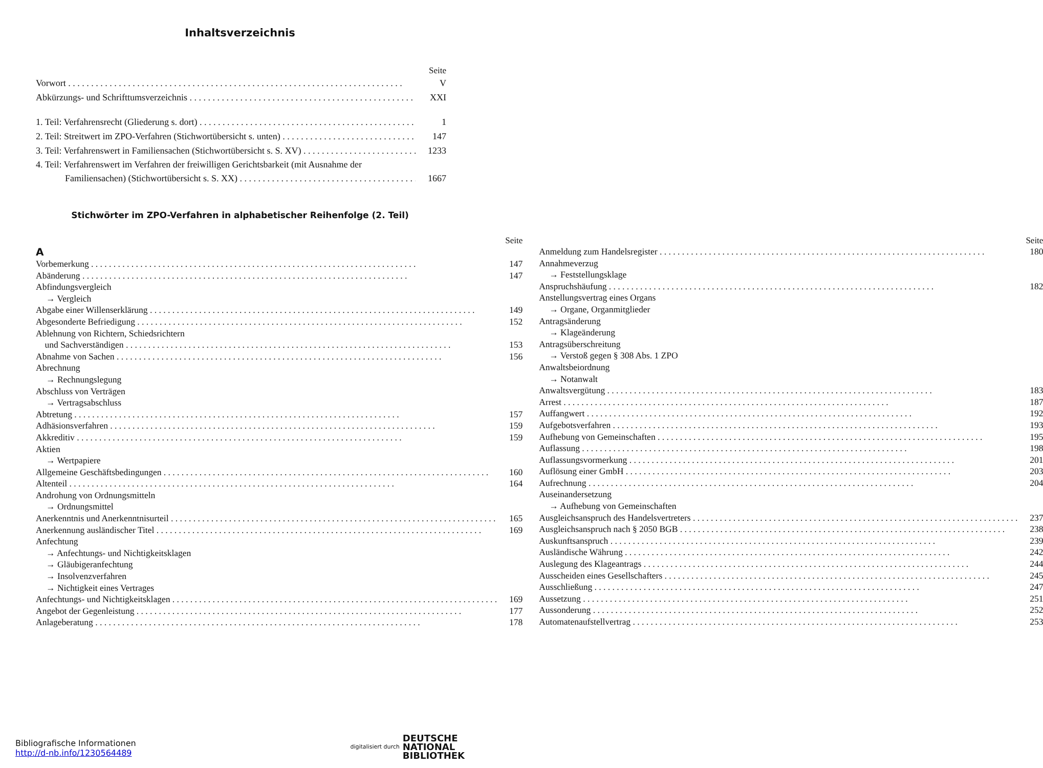Inhaltsverzeichnis
Seite
Vorwort V
Abkürzungs- und Schrifttumsverzeichnis XXI
1. Teil: Verfahrensrecht (Gliederung s. dort) 1
2. Teil: Streitwert im ZPO-Verfahren (Stichwortübersicht s. unten) 147
3. Teil: Verfahrenswert in Familiensachen (Stichwortübersicht s. S. XV) 1233
4. Teil: Verfahrenswert im Verfahren der freiwilligen Gerichtsbarkeit (mit Ausnahme der
Familiensachen) (Stichwortübersicht s. S. XX) 1667
Stichwörter im ZPO-Verfahren in alphabetischer Reihenfolge (2. Teil)
Seite
A
Vorbemerkung 147
Abänderung 147
Abfindungsvergleich
→ Vergleich
Abgabe einer Willenserklärung 149
Abgesonderte Befriedigung 152
Ablehnung von Richtern, Schiedsrichtern
und Sachverständigen 153
Abnahme von Sachen 156
Abrechnung
→ Rechnungslegung
Abschluss von Verträgen
→ Vertragsabschluss
Abtretung 157
Adhäsionsverfahren 159
Akkreditiv 159
Aktien
→ Wertpapiere
Allgemeine Geschäftsbedingungen 160
Altenteil 164
Androhung von Ordnungsmitteln
→ Ordnungsmittel
Anerkenntnis und Anerkenntnisurteil 165
Anerkennung ausländischer Titel 169
Anfechtung
→ Anfechtungs- und Nichtigkeitsklagen
→ Gläubigeranfechtung
→ Insolvenzverfahren
→ Nichtigkeit eines Vertrages
Anfechtungs- und Nichtigkeitsklagen 169
Angebot der Gegenleistung 177
Anlageberatung 178
Seite
Anmeldung zum Handelsregister 180
Annahmeverzug
→ Feststellungsklage
Anspruchshäufung 182
Anstellungsvertrag eines Organs
→ Organe, Organmitglieder
Antragsänderung
→ Klageänderung
Antragsüberschreitung
→ Verstoß gegen § 308 Abs. 1 ZPO
Anwaltsbeiordnung
→ Notanwalt
Anwaltsvergütung 183
Arrest 187
Auffangwert 192
Aufgebotsverfahren 193
Aufhebung von Gemeinschaften 195
Auflassung 198
Auflassungsvormerkung 201
Auflösung einer GmbH 203
Aufrechnung 204
Auseinandersetzung
→ Aufhebung von Gemeinschaften
Ausgleichsanspruch des Handelsvertreters 237
Ausgleichsanspruch nach § 2050 BGB 238
Auskunftsanspruch 239
Ausländische Währung 242
Auslegung des Klageantrags 244
Ausscheiden eines Gesellschafters 245
Ausschließung 247
Aussetzung 251
Aussonderung 252
Automatenaufstellvertrag 253
Bibliografische Informationen
http://d-nb.info/1230564489
digitalisiert durch DEUTSCHE
NATIONAL
BIBLIOTHEK